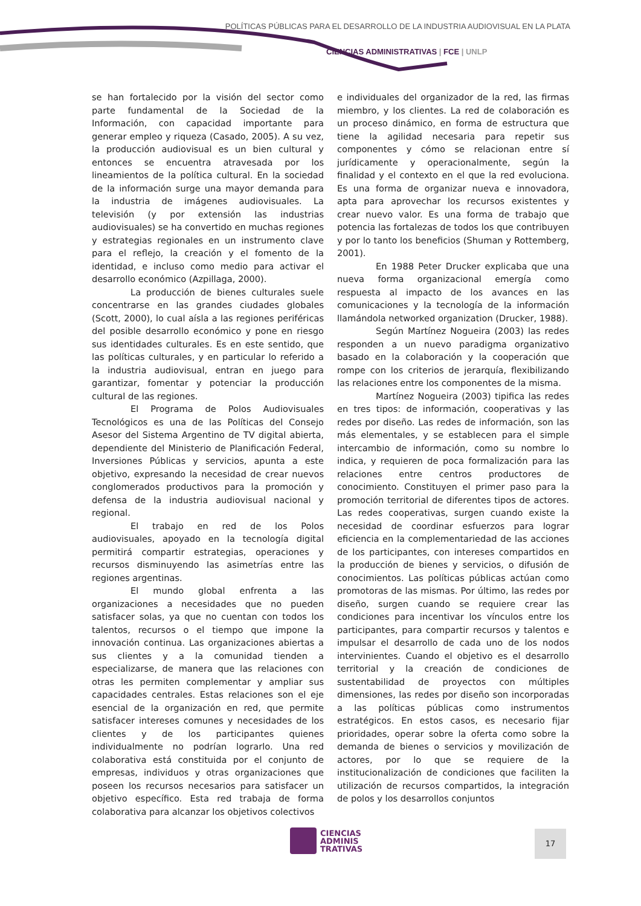POLÍTICAS PÚBLICAS PARA EL DESARROLLO DE LA INDUSTRIA AUDIOVISUAL EN LA PLATA
CIENCIAS ADMINISTRATIVAS | FCE | UNLP
se han fortalecido por la visión del sector como parte fundamental de la Sociedad de la Información, con capacidad importante para generar empleo y riqueza (Casado, 2005). A su vez, la producción audiovisual es un bien cultural y entonces se encuentra atravesada por los lineamientos de la política cultural. En la sociedad de la información surge una mayor demanda para la industria de imágenes audiovisuales. La televisión (y por extensión las industrias audiovisuales) se ha convertido en muchas regiones y estrategias regionales en un instrumento clave para el reflejo, la creación y el fomento de la identidad, e incluso como medio para activar el desarrollo económico (Azpillaga, 2000).
La producción de bienes culturales suele concentrarse en las grandes ciudades globales (Scott, 2000), lo cual aísla a las regiones periféricas del posible desarrollo económico y pone en riesgo sus identidades culturales. Es en este sentido, que las políticas culturales, y en particular lo referido a la industria audiovisual, entran en juego para garantizar, fomentar y potenciar la producción cultural de las regiones.
El Programa de Polos Audiovisuales Tecnológicos es una de las Políticas del Consejo Asesor del Sistema Argentino de TV digital abierta, dependiente del Ministerio de Planificación Federal, Inversiones Públicas y servicios, apunta a este objetivo, expresando la necesidad de crear nuevos conglomerados productivos para la promoción y defensa de la industria audiovisual nacional y regional.
El trabajo en red de los Polos audiovisuales, apoyado en la tecnología digital permitirá compartir estrategias, operaciones y recursos disminuyendo las asimetrías entre las regiones argentinas.
El mundo global enfrenta a las organizaciones a necesidades que no pueden satisfacer solas, ya que no cuentan con todos los talentos, recursos o el tiempo que impone la innovación continua. Las organizaciones abiertas a sus clientes y a la comunidad tienden a especializarse, de manera que las relaciones con otras les permiten complementar y ampliar sus capacidades centrales. Estas relaciones son el eje esencial de la organización en red, que permite satisfacer intereses comunes y necesidades de los clientes y de los participantes quienes individualmente no podrían lograrlo. Una red colaborativa está constituida por el conjunto de empresas, individuos y otras organizaciones que poseen los recursos necesarios para satisfacer un objetivo específico. Esta red trabaja de forma colaborativa para alcanzar los objetivos colectivos
e individuales del organizador de la red, las firmas miembro, y los clientes. La red de colaboración es un proceso dinámico, en forma de estructura que tiene la agilidad necesaria para repetir sus componentes y cómo se relacionan entre sí jurídicamente y operacionalmente, según la finalidad y el contexto en el que la red evoluciona. Es una forma de organizar nueva e innovadora, apta para aprovechar los recursos existentes y crear nuevo valor. Es una forma de trabajo que potencia las fortalezas de todos los que contribuyen y por lo tanto los beneficios (Shuman y Rottemberg, 2001).
En 1988 Peter Drucker explicaba que una nueva forma organizacional emergía como respuesta al impacto de los avances en las comunicaciones y la tecnología de la información llamándola networked organization (Drucker, 1988).
Según Martínez Nogueira (2003) las redes responden a un nuevo paradigma organizativo basado en la colaboración y la cooperación que rompe con los criterios de jerarquía, flexibilizando las relaciones entre los componentes de la misma.
Martínez Nogueira (2003) tipifica las redes en tres tipos: de información, cooperativas y las redes por diseño. Las redes de información, son las más elementales, y se establecen para el simple intercambio de información, como su nombre lo indica, y requieren de poca formalización para las relaciones entre centros productores de conocimiento. Constituyen el primer paso para la promoción territorial de diferentes tipos de actores. Las redes cooperativas, surgen cuando existe la necesidad de coordinar esfuerzos para lograr eficiencia en la complementariedad de las acciones de los participantes, con intereses compartidos en la producción de bienes y servicios, o difusión de conocimientos. Las políticas públicas actúan como promotoras de las mismas. Por último, las redes por diseño, surgen cuando se requiere crear las condiciones para incentivar los vínculos entre los participantes, para compartir recursos y talentos e impulsar el desarrollo de cada uno de los nodos intervinientes. Cuando el objetivo es el desarrollo territorial y la creación de condiciones de sustentabilidad de proyectos con múltiples dimensiones, las redes por diseño son incorporadas a las políticas públicas como instrumentos estratégicos. En estos casos, es necesario fijar prioridades, operar sobre la oferta como sobre la demanda de bienes o servicios y movilización de actores, por lo que se requiere de la institucionalización de condiciones que faciliten la utilización de recursos compartidos, la integración de polos y los desarrollos conjuntos
CIENCIAS
ADMINIS
TRATIVAS
17